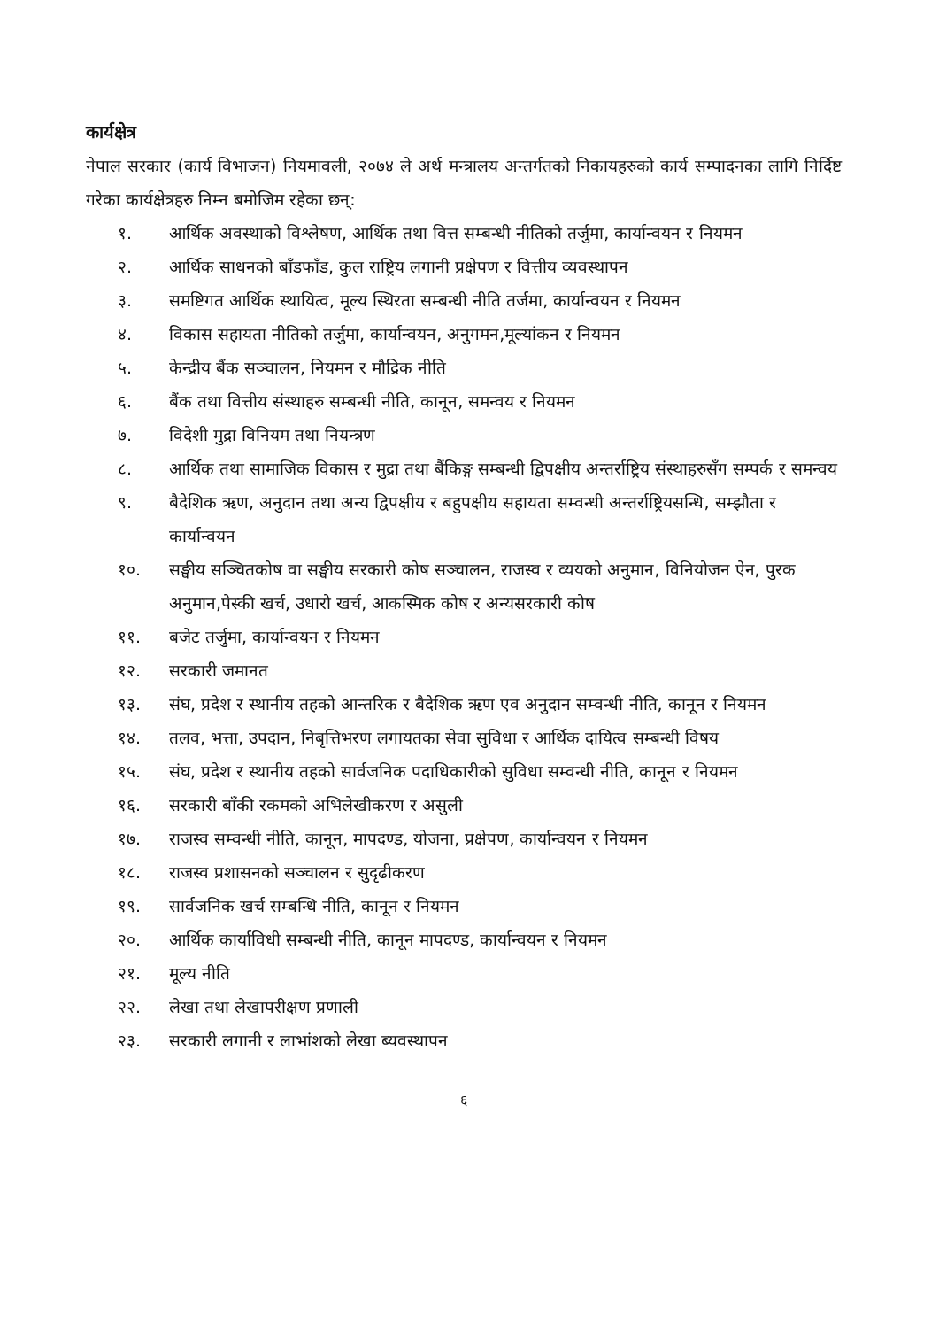कार्यक्षेत्र
नेपाल सरकार (कार्य विभाजन) नियमावली, २०७४ ले अर्थ मन्त्रालय अन्तर्गतको निकायहरुको कार्य सम्पादनका लागि निर्दिष्ट गरेका कार्यक्षेत्रहरु निम्न बमोजिम रहेका छन्:
१. आर्थिक अवस्थाको विश्लेषण, आर्थिक तथा वित्त सम्बन्धी नीतिको तर्जुमा, कार्यान्वयन र नियमन
२. आर्थिक साधनको बाँडफाँड, कुल राष्ट्रिय लगानी प्रक्षेपण र वित्तीय व्यवस्थापन
३. समष्टिगत आर्थिक स्थायित्व, मूल्य स्थिरता सम्बन्धी नीति तर्जमा, कार्यान्वयन र नियमन
४. विकास सहायता नीतिको तर्जुमा, कार्यान्वयन, अनुगमन,मूल्यांकन र नियमन
५. केन्द्रीय बैंक सञ्चालन, नियमन र मौद्रिक नीति
६. बैंक तथा वित्तीय संस्थाहरु सम्बन्धी नीति, कानून, समन्वय र नियमन
७. विदेशी मुद्रा विनियम तथा नियन्त्रण
८. आर्थिक तथा सामाजिक विकास र मुद्रा तथा बैंकिङ्ग सम्बन्धी द्विपक्षीय अन्तर्राष्ट्रिय संस्थाहरुसँग सम्पर्क र समन्वय
९. बैदेशिक ऋण, अनुदान तथा अन्य द्विपक्षीय र बहुपक्षीय सहायता सम्वन्धी अन्तर्राष्ट्रियसन्धि, सम्झौता र कार्यान्वयन
१०. सङ्घीय सञ्चितकोष वा सङ्घीय सरकारी कोष सञ्चालन, राजस्व र व्ययको अनुमान, विनियोजन ऐन, पुरक अनुमान,पेस्की खर्च, उधारो खर्च, आकस्मिक कोष र अन्यसरकारी कोष
११. बजेट तर्जुमा, कार्यान्वयन र नियमन
१२. सरकारी जमानत
१३. संघ, प्रदेश र स्थानीय तहको आन्तरिक र बैदेशिक ऋण एव अनुदान सम्वन्धी नीति, कानून र नियमन
१४. तलव, भत्ता, उपदान, निबृत्तिभरण लगायतका सेवा सुविधा र आर्थिक दायित्व सम्बन्धी विषय
१५. संघ, प्रदेश र स्थानीय तहको सार्वजनिक पदाधिकारीको सुविधा सम्वन्धी नीति, कानून र नियमन
१६. सरकारी बाँकी रकमको अभिलेखीकरण र असुली
१७. राजस्व सम्वन्धी नीति, कानून, मापदण्ड, योजना, प्रक्षेपण, कार्यान्वयन र नियमन
१८. राजस्व प्रशासनको सञ्चालन र सुदृढीकरण
१९. सार्वजनिक खर्च सम्बन्धि नीति, कानून र नियमन
२०. आर्थिक कार्याविधी सम्बन्धी नीति, कानून मापदण्ड, कार्यान्वयन र नियमन
२१. मूल्य नीति
२२. लेखा तथा लेखापरीक्षण प्रणाली
२३. सरकारी लगानी र लाभांशको लेखा ब्यवस्थापन
६